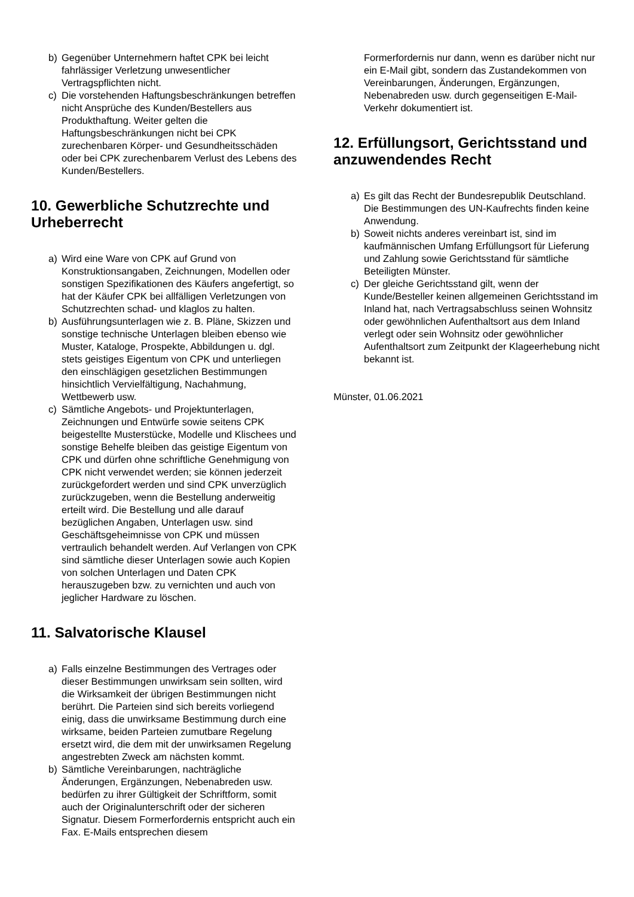b) Gegenüber Unternehmern haftet CPK bei leicht fahrlässiger Verletzung unwesentlicher Vertragspflichten nicht.
c) Die vorstehenden Haftungsbeschränkungen betreffen nicht Ansprüche des Kunden/Bestellers aus Produkthaftung. Weiter gelten die Haftungsbeschränkungen nicht bei CPK zurechenbaren Körper- und Gesundheitsschäden oder bei CPK zurechenbarem Verlust des Lebens des Kunden/Bestellers.
10. Gewerbliche Schutzrechte und Urheberrecht
a) Wird eine Ware von CPK auf Grund von Konstruktionsangaben, Zeichnungen, Modellen oder sonstigen Spezifikationen des Käufers angefertigt, so hat der Käufer CPK bei allfälligen Verletzungen von Schutzrechten schad- und klaglos zu halten.
b) Ausführungsunterlagen wie z. B. Pläne, Skizzen und sonstige technische Unterlagen bleiben ebenso wie Muster, Kataloge, Prospekte, Abbildungen u. dgl. stets geistiges Eigentum von CPK und unterliegen den einschlägigen gesetzlichen Bestimmungen hinsichtlich Vervielfältigung, Nachahmung, Wettbewerb usw.
c) Sämtliche Angebots- und Projektunterlagen, Zeichnungen und Entwürfe sowie seitens CPK beigestellte Musterstücke, Modelle und Klischees und sonstige Behelfe bleiben das geistige Eigentum von CPK und dürfen ohne schriftliche Genehmigung von CPK nicht verwendet werden; sie können jederzeit zurückgefordert werden und sind CPK unverzüglich zurückzugeben, wenn die Bestellung anderweitig erteilt wird. Die Bestellung und alle darauf bezüglichen Angaben, Unterlagen usw. sind Geschäftsgeheimnisse von CPK und müssen vertraulich behandelt werden. Auf Verlangen von CPK sind sämtliche dieser Unterlagen sowie auch Kopien von solchen Unterlagen und Daten CPK herauszugeben bzw. zu vernichten und auch von jeglicher Hardware zu löschen.
11. Salvatorische Klausel
a) Falls einzelne Bestimmungen des Vertrages oder dieser Bestimmungen unwirksam sein sollten, wird die Wirksamkeit der übrigen Bestimmungen nicht berührt. Die Parteien sind sich bereits vorliegend einig, dass die unwirksame Bestimmung durch eine wirksame, beiden Parteien zumutbare Regelung ersetzt wird, die dem mit der unwirksamen Regelung angestrebten Zweck am nächsten kommt.
b) Sämtliche Vereinbarungen, nachträgliche Änderungen, Ergänzungen, Nebenabreden usw. bedürfen zu ihrer Gültigkeit der Schriftform, somit auch der Originalunterschrift oder der sicheren Signatur. Diesem Formerfordernis entspricht auch ein Fax. E-Mails entsprechen diesem
Formerfordernis nur dann, wenn es darüber nicht nur ein E-Mail gibt, sondern das Zustandekommen von Vereinbarungen, Änderungen, Ergänzungen, Nebenabreden usw. durch gegenseitigen E-Mail-Verkehr dokumentiert ist.
12. Erfüllungsort, Gerichtsstand und anzuwendendes Recht
a) Es gilt das Recht der Bundesrepublik Deutschland. Die Bestimmungen des UN-Kaufrechts finden keine Anwendung.
b) Soweit nichts anderes vereinbart ist, sind im kaufmännischen Umfang Erfüllungsort für Lieferung und Zahlung sowie Gerichtsstand für sämtliche Beteiligten Münster.
c) Der gleiche Gerichtsstand gilt, wenn der Kunde/Besteller keinen allgemeinen Gerichtsstand im Inland hat, nach Vertragsabschluss seinen Wohnsitz oder gewöhnlichen Aufenthaltsort aus dem Inland verlegt oder sein Wohnsitz oder gewöhnlicher Aufenthaltsort zum Zeitpunkt der Klageerhebung nicht bekannt ist.
Münster, 01.06.2021